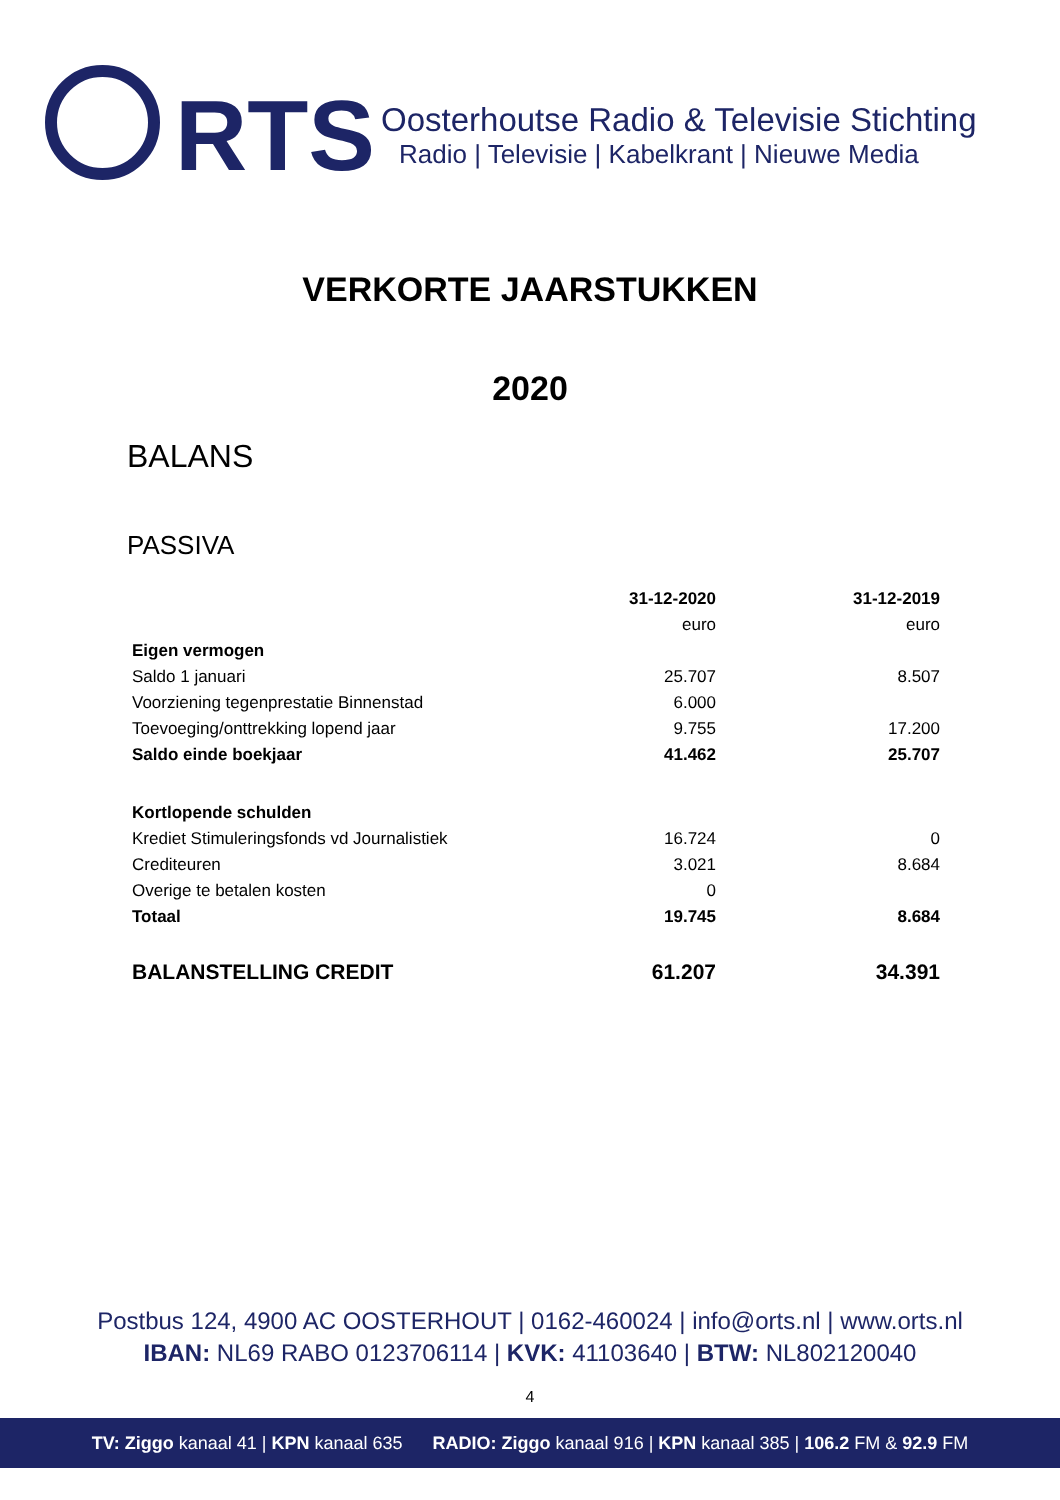RTS
Oosterhoutse Radio & Televisie Stichting
Radio | Televisie | Kabelkrant | Nieuwe Media
VERKORTE JAARSTUKKEN
2020
BALANS
PASSIVA
| | 31-12-2020 | 31-12-2019 |
| | euro | euro |
| Eigen vermogen | | |
| Saldo 1 januari | 25.707 | 8.507 |
| Voorziening tegenprestatie Binnenstad | 6.000 | |
| Toevoeging/onttrekking lopend jaar | 9.755 | 17.200 |
| Saldo einde boekjaar | 41.462 | 25.707 |
| Kortlopende schulden | | |
| Krediet Stimuleringsfonds vd Journalistiek | 16.724 | 0 |
| Crediteuren | 3.021 | 8.684 |
| Overige te betalen kosten | 0 | |
| Totaal | 19.745 | 8.684 |
| BALANSTELLING CREDIT | 61.207 | 34.391 |
Postbus 124, 4900 AC OOSTERHOUT | 0162-460024 | info@orts.nl | www.orts.nl
IBAN: NL69 RABO 0123706114 | KVK: 41103640 | BTW: NL802120040
4
TV: Ziggo kanaal 41 | KPN kanaal 635 RADIO: Ziggo kanaal 916 | KPN kanaal 385 | 106.2 FM & 92.9 FM